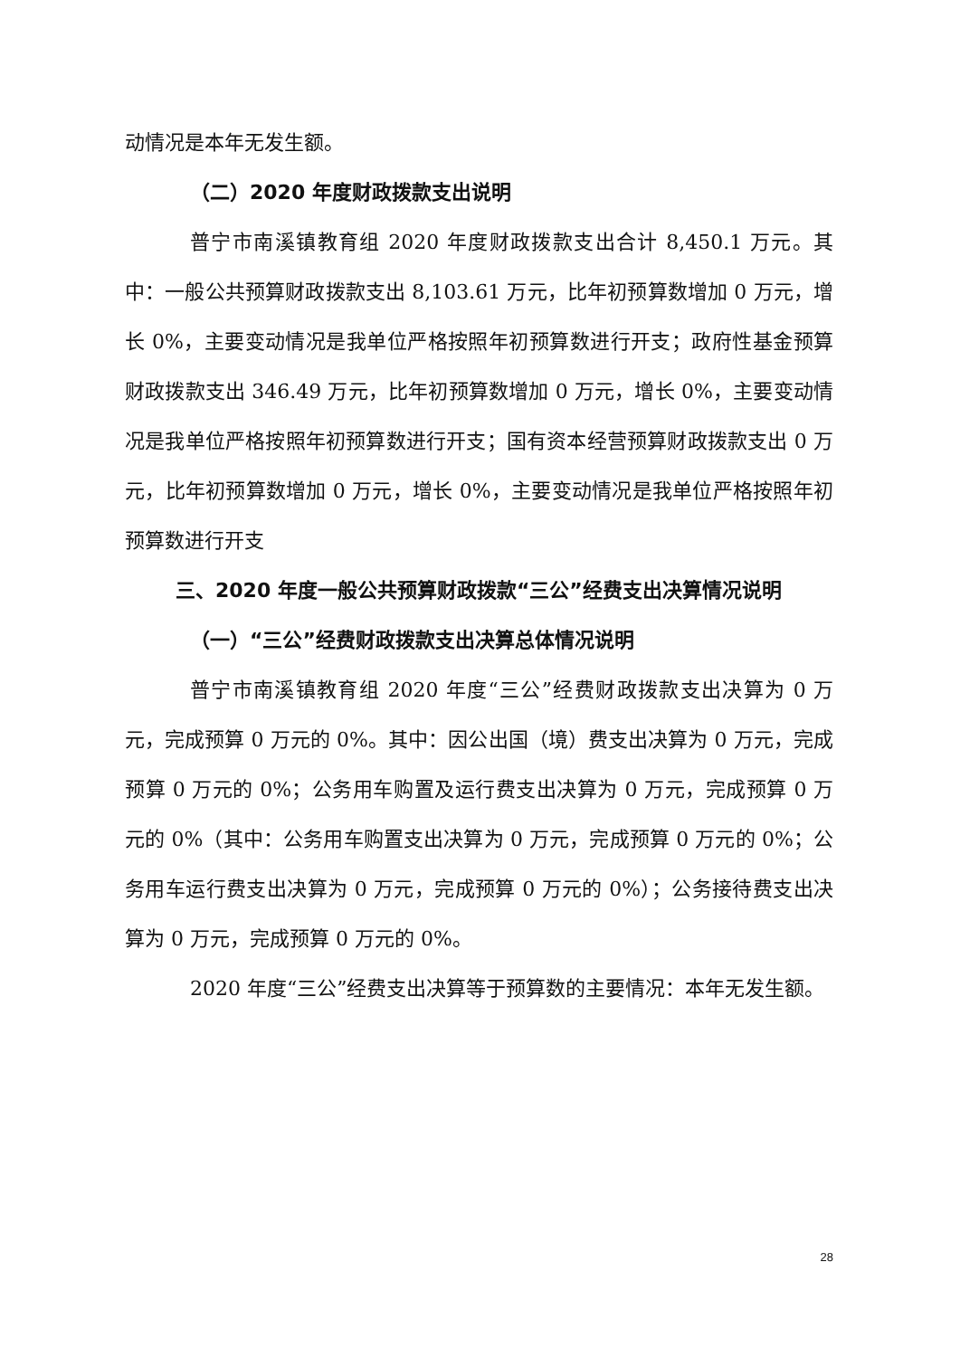动情况是本年无发生额。
（二）2020 年度财政拨款支出说明
普宁市南溪镇教育组 2020 年度财政拨款支出合计 8,450.1 万元。其中：一般公共预算财政拨款支出 8,103.61 万元，比年初预算数增加 0 万元，增长 0%，主要变动情况是我单位严格按照年初预算数进行开支；政府性基金预算财政拨款支出 346.49 万元，比年初预算数增加 0 万元，增长 0%，主要变动情况是我单位严格按照年初预算数进行开支；国有资本经营预算财政拨款支出 0 万元，比年初预算数增加 0 万元，增长 0%，主要变动情况是我单位严格按照年初预算数进行开支
三、2020 年度一般公共预算财政拨款“三公”经费支出决算情况说明
（一）“三公”经费财政拨款支出决算总体情况说明
普宁市南溪镇教育组 2020 年度“三公”经费财政拨款支出决算为 0 万元，完成预算 0 万元的 0%。其中：因公出国（境）费支出决算为 0 万元，完成预算 0 万元的 0%；公务用车购置及运行费支出决算为 0 万元，完成预算 0 万元的 0%（其中：公务用车购置支出决算为 0 万元，完成预算 0 万元的 0%；公务用车运行费支出决算为 0 万元，完成预算 0 万元的 0%）；公务接待费支出决算为 0 万元，完成预算 0 万元的 0%。
2020 年度“三公”经费支出决算等于预算数的主要情况：本年无发生额。
28